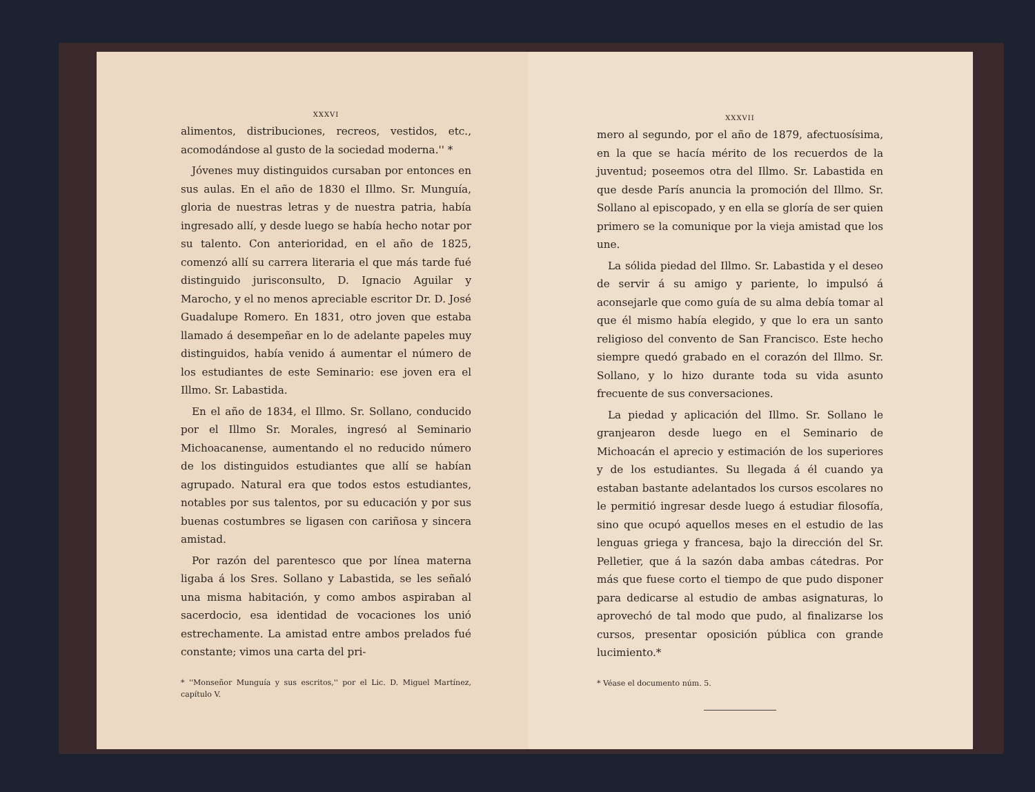XXXVI
alimentos, distribuciones, recreos, vestidos, etc., acomodándose al gusto de la sociedad moderna.'' *
Jóvenes muy distinguidos cursaban por entonces en sus aulas. En el año de 1830 el Illmo. Sr. Munguía, gloria de nuestras letras y de nuestra patria, había ingresado allí, y desde luego se había hecho notar por su talento. Con anterioridad, en el año de 1825, comenzó allí su carrera literaria el que más tarde fué distinguido jurisconsulto, D. Ignacio Aguilar y Marocho, y el no menos apreciable escritor Dr. D. José Guadalupe Romero. En 1831, otro joven que estaba llamado á desempeñar en lo de adelante papeles muy distinguidos, había venido á aumentar el número de los estudiantes de este Seminario: ese joven era el Illmo. Sr. Labastida.
En el año de 1834, el Illmo. Sr. Sollano, conducido por el Illmo Sr. Morales, ingresó al Seminario Michoacanense, aumentando el no reducido número de los distinguidos estudiantes que allí se habían agrupado. Natural era que todos estos estudiantes, notables por sus talentos, por su educación y por sus buenas costumbres se ligasen con cariñosa y sincera amistad.
Por razón del parentesco que por línea materna ligaba á los Sres. Sollano y Labastida, se les señaló una misma habitación, y como ambos aspiraban al sacerdocio, esa identidad de vocaciones los unió estrechamente. La amistad entre ambos prelados fué constante; vimos una carta del pri-
* ''Monseñor Munguía y sus escritos,'' por el Lic. D. Miguel Martínez, capítulo V.
XXXVII
mero al segundo, por el año de 1879, afectuosísima, en la que se hacía mérito de los recuerdos de la juventud; poseemos otra del Illmo. Sr. Labastida en que desde París anuncia la promoción del Illmo. Sr. Sollano al episcopado, y en ella se gloría de ser quien primero se la comunique por la vieja amistad que los une.
La sólida piedad del Illmo. Sr. Labastida y el deseo de servir á su amigo y pariente, lo impulsó á aconsejarle que como guía de su alma debía tomar al que él mismo había elegido, y que lo era un santo religioso del convento de San Francisco. Este hecho siempre quedó grabado en el corazón del Illmo. Sr. Sollano, y lo hizo durante toda su vida asunto frecuente de sus conversaciones.
La piedad y aplicación del Illmo. Sr. Sollano le granjearon desde luego en el Seminario de Michoacán el aprecio y estimación de los superiores y de los estudiantes. Su llegada á él cuando ya estaban bastante adelantados los cursos escolares no le permitió ingresar desde luego á estudiar filosofía, sino que ocupó aquellos meses en el estudio de las lenguas griega y francesa, bajo la dirección del Sr. Pelletier, que á la sazón daba ambas cátedras. Por más que fuese corto el tiempo de que pudo disponer para dedicarse al estudio de ambas asignaturas, lo aprovechó de tal modo que pudo, al finalizarse los cursos, presentar oposición pública con grande lucimiento.*
* Véase el documento núm. 5.